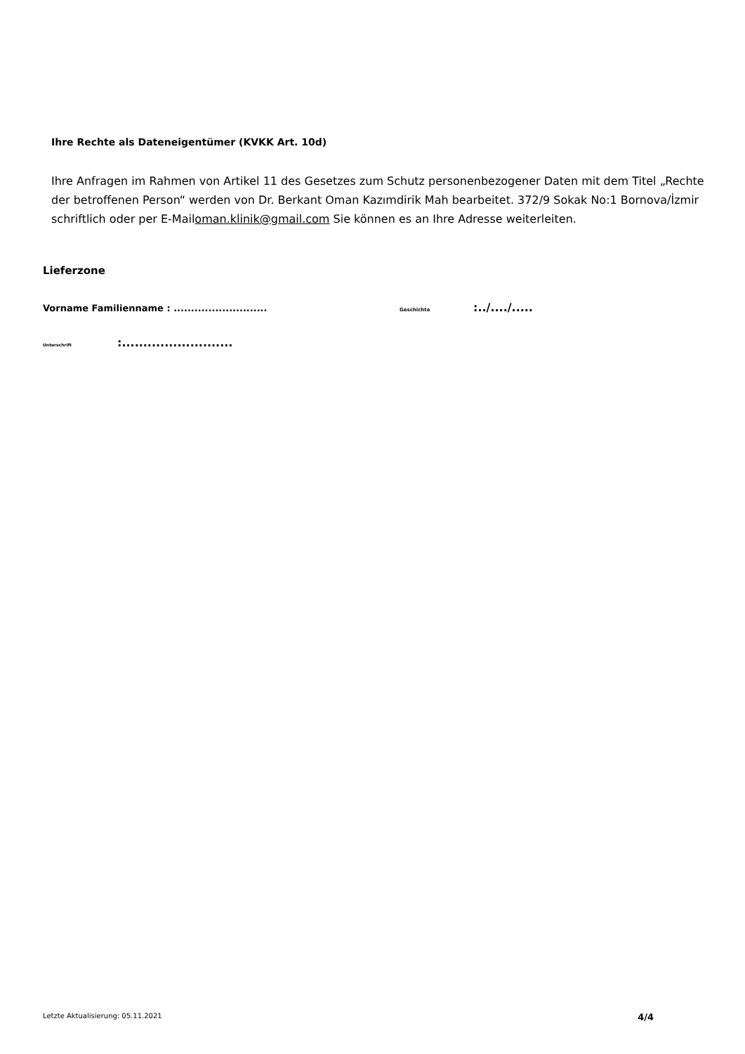Ihre Rechte als Dateneigentümer (KVKK Art. 10d)
Ihre Anfragen im Rahmen von Artikel 11 des Gesetzes zum Schutz personenbezogener Daten mit dem Titel „Rechte der betroffenen Person“ werden von Dr. Berkant Oman Kazımdirik Mah bearbeitet. 372/9 Sokak No:1 Bornova/İzmir schriftlich oder per E-Mailoman.klinik@gmail.com Sie können es an Ihre Adresse weiterleiten.
Lieferzone
Vorname Familienname : ........................... Geschichte:../..../.....
Unterschrift:..........................
Letzte Aktualisierung: 05.11.2021 4/4